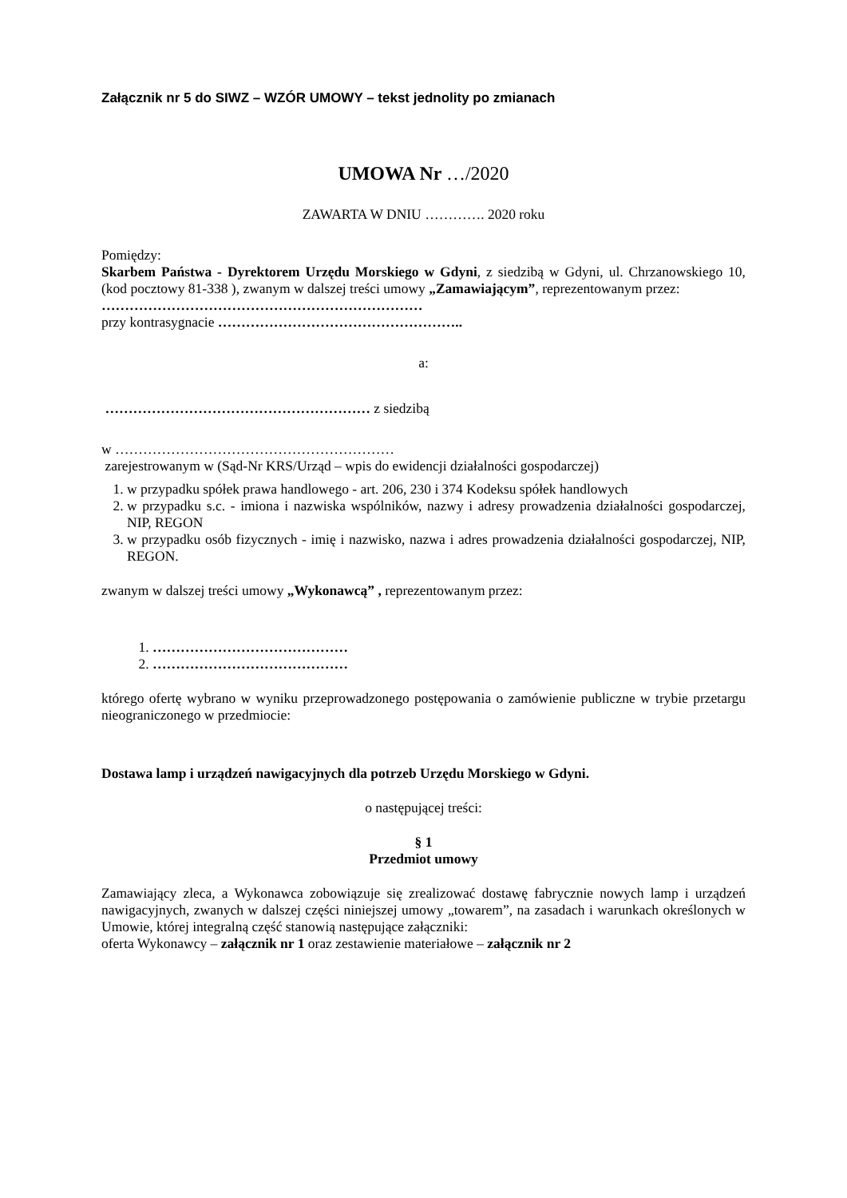Załącznik nr 5 do SIWZ – WZÓR UMOWY – tekst jednolity po zmianach
UMOWA Nr …/2020
ZAWARTA W DNIU …………. 2020 roku
Pomiędzy:
Skarbem Państwa - Dyrektorem Urzędu Morskiego w Gdyni, z siedzibą w Gdyni, ul. Chrzanowskiego 10, (kod pocztowy 81-338 ), zwanym w dalszej treści umowy „Zamawiającym”, reprezentowanym przez:
……………………………………………………………
przy kontrasygnacie ……………………………………………..
a:
………………………………………………… z siedzibą
w ……………………………………………………
zarejestrowanym w (Sąd-Nr KRS/Urząd – wpis do ewidencji działalności gospodarczej)
1. w przypadku spółek prawa handlowego - art. 206, 230 i 374 Kodeksu spółek handlowych
2. w przypadku s.c. - imiona i nazwiska wspólników, nazwy i adresy prowadzenia działalności gospodarczej, NIP, REGON
3. w przypadku osób fizycznych - imię i nazwisko, nazwa i adres prowadzenia działalności gospodarczej, NIP, REGON.
zwanym w dalszej treści umowy „Wykonawcą” , reprezentowanym przez:
1. ……………………………………
2. ……………………………………
którego ofertę wybrano w wyniku przeprowadzonego postępowania o zamówienie publiczne w trybie przetargu nieograniczonego w przedmiocie:
Dostawa lamp i urządzeń nawigacyjnych dla potrzeb Urzędu Morskiego w Gdyni.
o następującej treści:
§ 1
Przedmiot umowy
Zamawiający zleca, a Wykonawca zobowiązuje się zrealizować dostawę fabrycznie nowych lamp i urządzeń nawigacyjnych, zwanych w dalszej części niniejszej umowy „towarem”, na zasadach i warunkach określonych w Umowie, której integralną część stanowią następujące załączniki:
oferta Wykonawcy – załącznik nr 1 oraz zestawienie materiałowe – załącznik nr 2